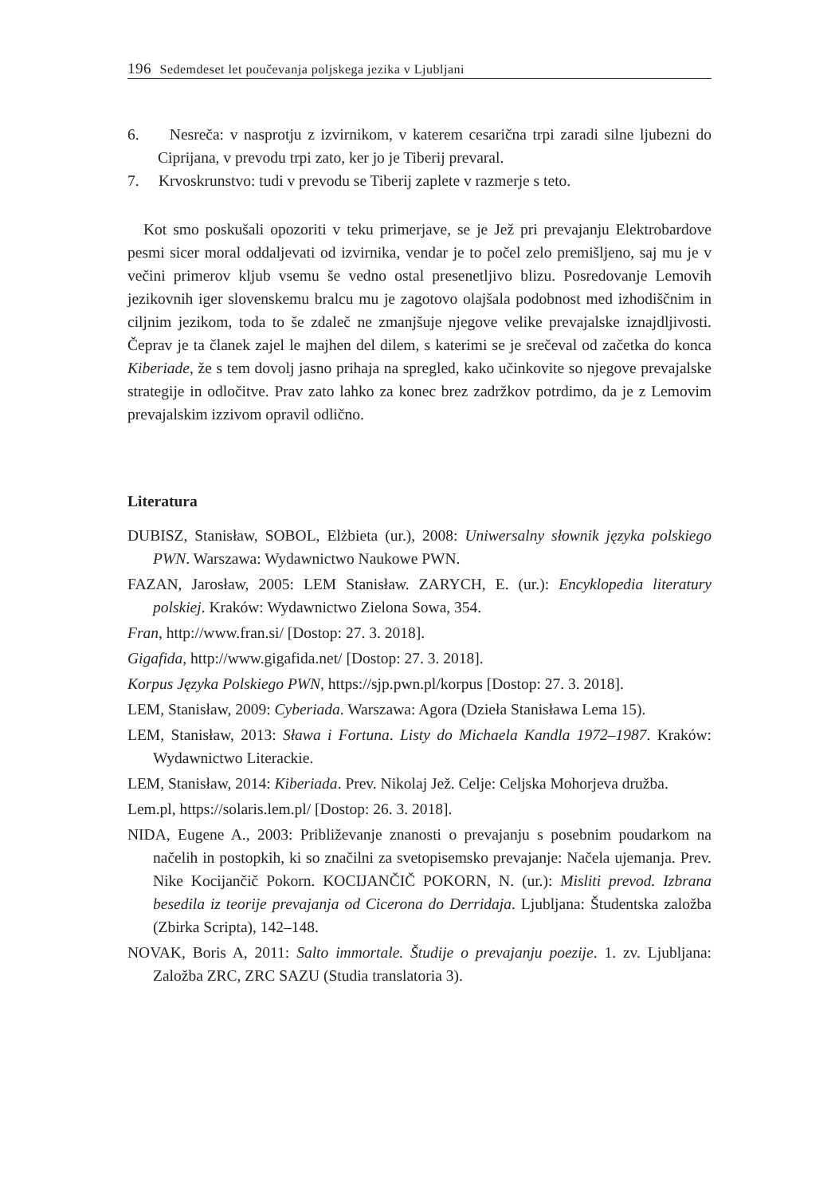196 Sedemdeset let poučevanja poljskega jezika v Ljubljani
6. Nesreča: v nasprotju z izvirnikom, v katerem cesarična trpi zaradi silne ljubezni do Ciprijana, v prevodu trpi zato, ker jo je Tiberij prevaral.
7. Krvoskrunstvo: tudi v prevodu se Tiberij zaplete v razmerje s teto.
Kot smo poskušali opozoriti v teku primerjave, se je Jež pri prevajanju Elektrobardove pesmi sicer moral oddaljevati od izvirnika, vendar je to počel zelo premišljeno, saj mu je v večini primerov kljub vsemu še vedno ostal presenetljivo blizu. Posredovanje Lemovih jezikovnih iger slovenskemu bralcu mu je zagotovo olajšala podobnost med izhodiščnim in ciljnim jezikom, toda to še zdaleč ne zmanjšuje njegove velike prevajalske iznajdljivosti. Čeprav je ta članek zajel le majhen del dilem, s katerimi se je srečeval od začetka do konca Kiberiade, že s tem dovolj jasno prihaja na spregled, kako učinkovite so njegove prevajalske strategije in odločitve. Prav zato lahko za konec brez zadržkov potrdimo, da je z Lemovim prevajalskim izzivom opravil odlično.
Literatura
DUBISZ, Stanisław, SOBOL, Elżbieta (ur.), 2008: Uniwersalny słownik języka polskiego PWN. Warszawa: Wydawnictwo Naukowe PWN.
FAZAN, Jarosław, 2005: LEM Stanisław. ZARYCH, E. (ur.): Encyklopedia literatury polskiej. Kraków: Wydawnictwo Zielona Sowa, 354.
Fran, http://www.fran.si/ [Dostop: 27. 3. 2018].
Gigafida, http://www.gigafida.net/ [Dostop: 27. 3. 2018].
Korpus Języka Polskiego PWN, https://sjp.pwn.pl/korpus [Dostop: 27. 3. 2018].
LEM, Stanisław, 2009: Cyberiada. Warszawa: Agora (Dzieła Stanisława Lema 15).
LEM, Stanisław, 2013: Sława i Fortuna. Listy do Michaela Kandla 1972–1987. Kraków: Wydawnictwo Literackie.
LEM, Stanisław, 2014: Kiberiada. Prev. Nikolaj Jež. Celje: Celjska Mohorjeva družba.
Lem.pl, https://solaris.lem.pl/ [Dostop: 26. 3. 2018].
NIDA, Eugene A., 2003: Približevanje znanosti o prevajanju s posebnim poudarkom na načelih in postopkih, ki so značilni za svetopisemsko prevajanje: Načela ujemanja. Prev. Nike Kocijančič Pokorn. KOCIJANČIČ POKORN, N. (ur.): Misliti prevod. Izbrana besedila iz teorije prevajanja od Cicerona do Derridaja. Ljubljana: Študentska založba (Zbirka Scripta), 142–148.
NOVAK, Boris A, 2011: Salto immortale. Študije o prevajanju poezije. 1. zv. Ljubljana: Založba ZRC, ZRC SAZU (Studia translatoria 3).